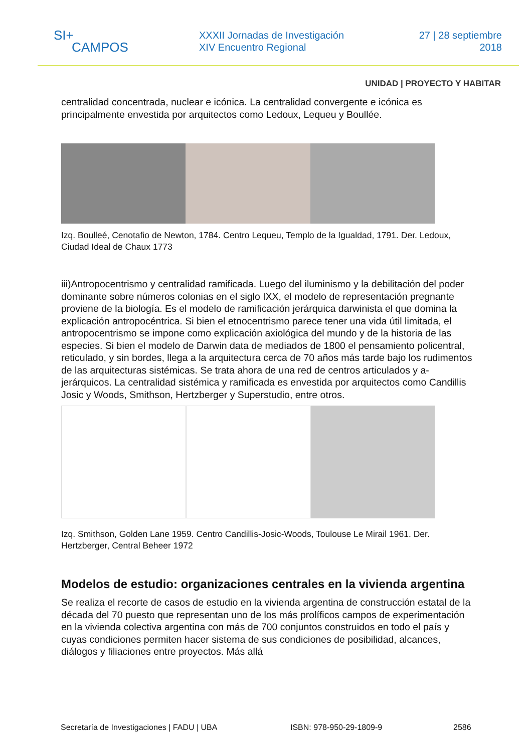SI+
CAMPOS
XXXII Jornadas de Investigación
XIV Encuentro Regional
27 | 28 septiembre
2018
UNIDAD | PROYECTO Y HABITAR
centralidad concentrada, nuclear e icónica. La centralidad convergente e icónica es principalmente envestida por arquitectos como Ledoux, Lequeu y Boullée.
Izq. Boulleé, Cenotafio de Newton, 1784. Centro Lequeu, Templo de la Igualdad, 1791. Der. Ledoux, Ciudad Ideal de Chaux 1773
iii)Antropocentrismo y centralidad ramificada. Luego del iluminismo y la debilitación del poder dominante sobre números colonias en el siglo IXX, el modelo de representación pregnante proviene de la biología. Es el modelo de ramificación jerárquica darwinista el que domina la explicación antropocéntrica. Si bien el etnocentrismo parece tener una vida útil limitada, el antropocentrismo se impone como explicación axiológica del mundo y de la historia de las especies. Si bien el modelo de Darwin data de mediados de 1800 el pensamiento policentral, reticulado, y sin bordes, llega a la arquitectura cerca de 70 años más tarde bajo los rudimentos de las arquitecturas sistémicas. Se trata ahora de una red de centros articulados y a-jerárquicos. La centralidad sistémica y ramificada es envestida por arquitectos como Candillis Josic y Woods, Smithson, Hertzberger y Superstudio, entre otros.
Izq. Smithson, Golden Lane 1959. Centro Candillis-Josic-Woods, Toulouse Le Mirail 1961. Der. Hertzberger, Central Beheer 1972
Modelos de estudio: organizaciones centrales en la vivienda argentina
Se realiza el recorte de casos de estudio en la vivienda argentina de construcción estatal de la década del 70 puesto que representan uno de los más prolíficos campos de experimentación en la vivienda colectiva argentina con más de 700 conjuntos construidos en todo el país y cuyas condiciones permiten hacer sistema de sus condiciones de posibilidad, alcances, diálogos y filiaciones entre proyectos. Más allá
Secretaría de Investigaciones | FADU | UBA ISBN: 978-950-29-1809-9 2586